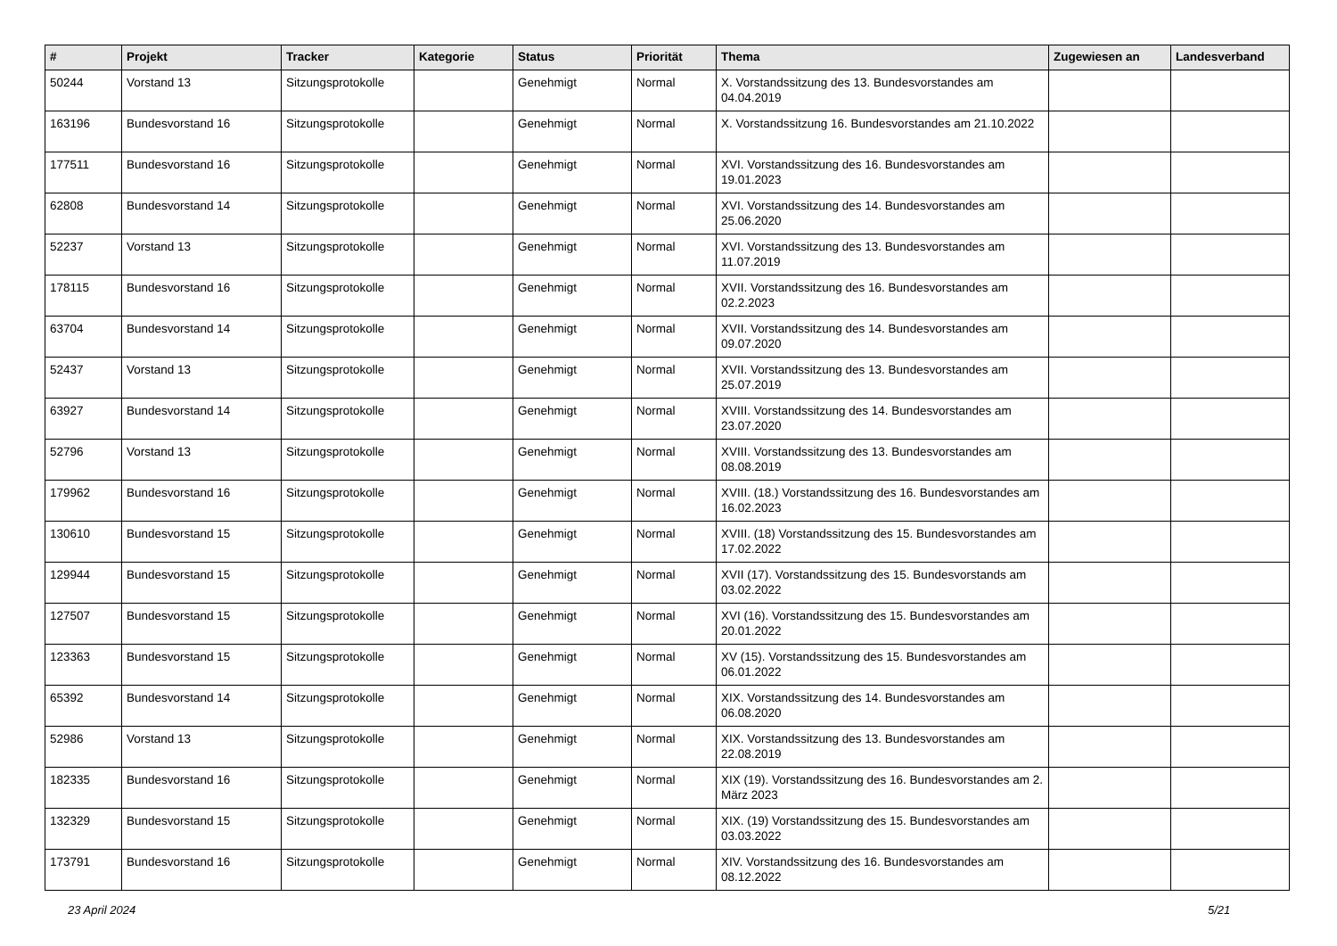| # | Projekt | Tracker | Kategorie | Status | Priorität | Thema | Zugewiesen an | Landesverband |
| --- | --- | --- | --- | --- | --- | --- | --- | --- |
| 50244 | Vorstand 13 | Sitzungsprotokolle | | Genehmigt | Normal | X. Vorstandssitzung des 13. Bundesvorstandes am 04.04.2019 | | |
| 163196 | Bundesvorstand 16 | Sitzungsprotokolle | | Genehmigt | Normal | X. Vorstandssitzung 16. Bundesvorstandes am 21.10.2022 | | |
| 177511 | Bundesvorstand 16 | Sitzungsprotokolle | | Genehmigt | Normal | XVI. Vorstandssitzung des 16. Bundesvorstandes am 19.01.2023 | | |
| 62808 | Bundesvorstand 14 | Sitzungsprotokolle | | Genehmigt | Normal | XVI. Vorstandssitzung des 14. Bundesvorstandes am 25.06.2020 | | |
| 52237 | Vorstand 13 | Sitzungsprotokolle | | Genehmigt | Normal | XVI. Vorstandssitzung des 13. Bundesvorstandes am 11.07.2019 | | |
| 178115 | Bundesvorstand 16 | Sitzungsprotokolle | | Genehmigt | Normal | XVII. Vorstandssitzung des 16. Bundesvorstandes am 02.2.2023 | | |
| 63704 | Bundesvorstand 14 | Sitzungsprotokolle | | Genehmigt | Normal | XVII. Vorstandssitzung des 14. Bundesvorstandes am 09.07.2020 | | |
| 52437 | Vorstand 13 | Sitzungsprotokolle | | Genehmigt | Normal | XVII. Vorstandssitzung des 13. Bundesvorstandes am 25.07.2019 | | |
| 63927 | Bundesvorstand 14 | Sitzungsprotokolle | | Genehmigt | Normal | XVIII. Vorstandssitzung des 14. Bundesvorstandes am 23.07.2020 | | |
| 52796 | Vorstand 13 | Sitzungsprotokolle | | Genehmigt | Normal | XVIII. Vorstandssitzung des 13. Bundesvorstandes am 08.08.2019 | | |
| 179962 | Bundesvorstand 16 | Sitzungsprotokolle | | Genehmigt | Normal | XVIII. (18.) Vorstandssitzung des 16. Bundesvorstandes am 16.02.2023 | | |
| 130610 | Bundesvorstand 15 | Sitzungsprotokolle | | Genehmigt | Normal | XVIII. (18) Vorstandssitzung des 15. Bundesvorstandes am 17.02.2022 | | |
| 129944 | Bundesvorstand 15 | Sitzungsprotokolle | | Genehmigt | Normal | XVII (17). Vorstandssitzung des 15. Bundesvorstands am 03.02.2022 | | |
| 127507 | Bundesvorstand 15 | Sitzungsprotokolle | | Genehmigt | Normal | XVI (16). Vorstandssitzung des 15. Bundesvorstandes am 20.01.2022 | | |
| 123363 | Bundesvorstand 15 | Sitzungsprotokolle | | Genehmigt | Normal | XV (15). Vorstandssitzung des 15. Bundesvorstandes am 06.01.2022 | | |
| 65392 | Bundesvorstand 14 | Sitzungsprotokolle | | Genehmigt | Normal | XIX. Vorstandssitzung des 14. Bundesvorstandes am 06.08.2020 | | |
| 52986 | Vorstand 13 | Sitzungsprotokolle | | Genehmigt | Normal | XIX. Vorstandssitzung des 13. Bundesvorstandes am 22.08.2019 | | |
| 182335 | Bundesvorstand 16 | Sitzungsprotokolle | | Genehmigt | Normal | XIX (19). Vorstandssitzung des 16. Bundesvorstandes am 2. März 2023 | | |
| 132329 | Bundesvorstand 15 | Sitzungsprotokolle | | Genehmigt | Normal | XIX. (19) Vorstandssitzung des 15. Bundesvorstandes am 03.03.2022 | | |
| 173791 | Bundesvorstand 16 | Sitzungsprotokolle | | Genehmigt | Normal | XIV. Vorstandssitzung des 16. Bundesvorstandes am 08.12.2022 | | |
23 April 2024 5/21